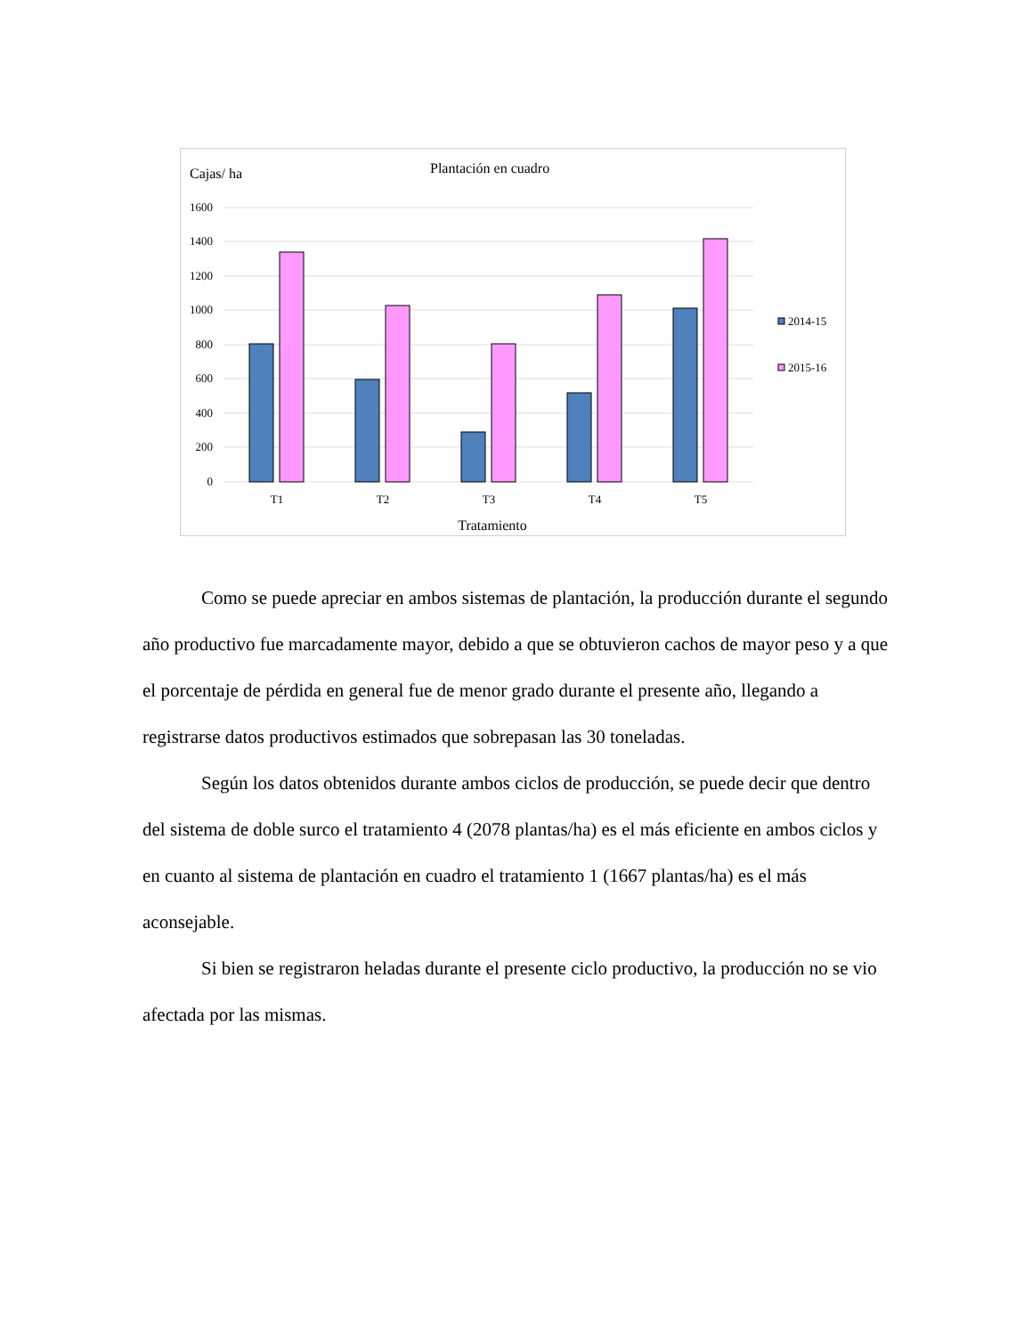Cajas/ ha
Plantación en cuadro
1600
1400
1200
1000
800
600
400
200
0
2014-15
2015-16
T1
T2
T3
T4
T5
Tratamiento
Como se puede apreciar en ambos sistemas de plantación, la producción durante el segundo año productivo fue marcadamente mayor, debido a que se obtuvieron cachos de mayor peso y a que el porcentaje de pérdida en general fue de menor grado durante el presente año, llegando a registrarse datos productivos estimados que sobrepasan las 30 toneladas.
Según los datos obtenidos durante ambos ciclos de producción, se puede decir que dentro del sistema de doble surco el tratamiento 4 (2078 plantas/ha) es el más eficiente en ambos ciclos y en cuanto al sistema de plantación en cuadro el tratamiento 1 (1667 plantas/ha) es el más aconsejable.
Si bien se registraron heladas durante el presente ciclo productivo, la producción no se vio afectada por las mismas.